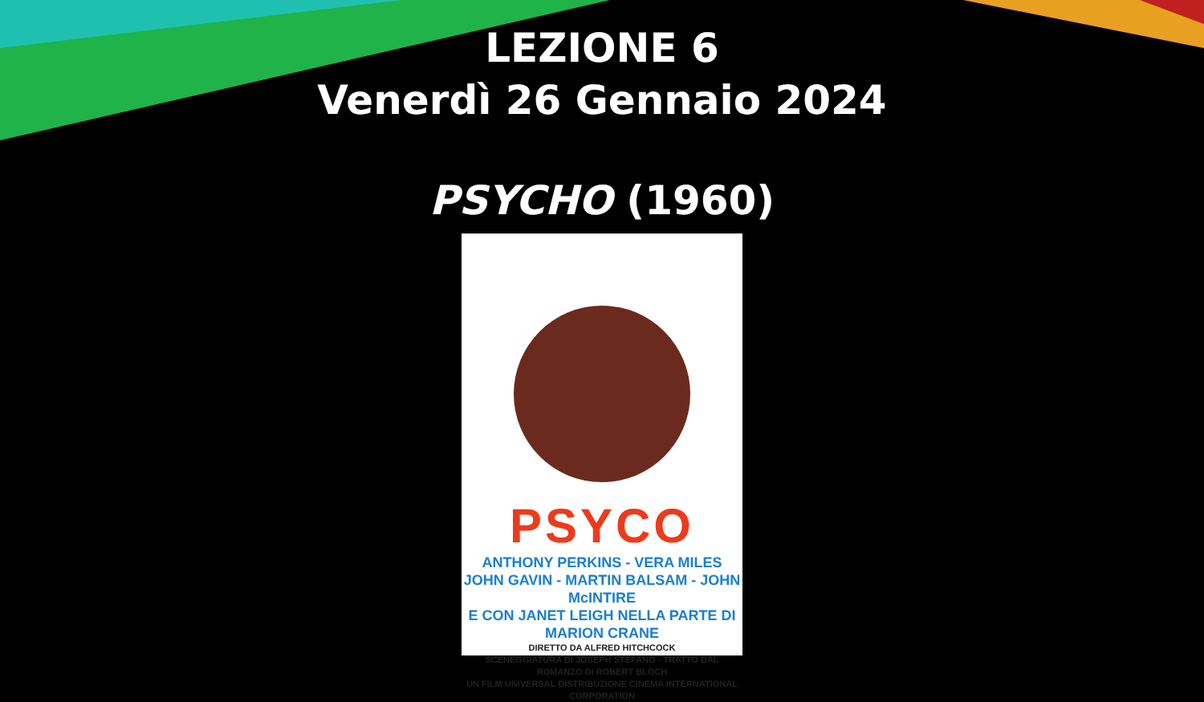LEZIONE 6
Venerdì 26 Gennaio 2024
PSYCHO (1960)
PSYCO
ANTHONY PERKINS - VERA MILES
JOHN GAVIN - MARTIN BALSAM - JOHN McINTIRE
E CON JANET LEIGH NELLA PARTE DI MARION CRANE
DIRETTO DA ALFRED HITCHCOCK
SCENEGGIATURA DI JOSEPH STEFANO - TRATTO DAL ROMANZO DI ROBERT BLOCH
UN FILM UNIVERSAL DISTRIBUZIONE CINEMA INTERNATIONAL CORPORATION